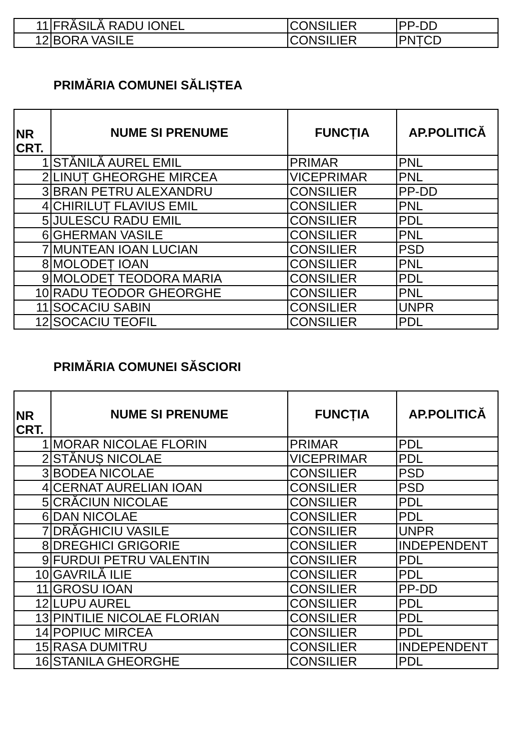| 11 | FRĂSILĂ RADU IONEL | CONSILIER | PP-DD |
| 12 | BORA VASILE | CONSILIER | PNȚCD |
PRIMĂRIA COMUNEI SĂLIȘTEA
| NR CRT. | NUME SI PRENUME | FUNCȚIA | AP.POLITICĂ |
| --- | --- | --- | --- |
| 1 | STĂNILĂ AUREL EMIL | PRIMAR | PNL |
| 2 | LINUȚ GHEORGHE MIRCEA | VICEPRIMAR | PNL |
| 3 | BRAN PETRU ALEXANDRU | CONSILIER | PP-DD |
| 4 | CHIRILUȚ FLAVIUS EMIL | CONSILIER | PNL |
| 5 | JULESCU RADU EMIL | CONSILIER | PDL |
| 6 | GHERMAN VASILE | CONSILIER | PNL |
| 7 | MUNTEAN IOAN LUCIAN | CONSILIER | PSD |
| 8 | MOLODEȚ IOAN | CONSILIER | PNL |
| 9 | MOLODEȚ TEODORA MARIA | CONSILIER | PDL |
| 10 | RADU TEODOR GHEORGHE | CONSILIER | PNL |
| 11 | SOCACIU SABIN | CONSILIER | UNPR |
| 12 | SOCACIU TEOFIL | CONSILIER | PDL |
PRIMĂRIA COMUNEI SĂSCIORI
| NR CRT. | NUME SI PRENUME | FUNCȚIA | AP.POLITICĂ |
| --- | --- | --- | --- |
| 1 | MORAR NICOLAE FLORIN | PRIMAR | PDL |
| 2 | STĂNUȘ NICOLAE | VICEPRIMAR | PDL |
| 3 | BODEA NICOLAE | CONSILIER | PSD |
| 4 | CERNAT AURELIAN IOAN | CONSILIER | PSD |
| 5 | CRĂCIUN NICOLAE | CONSILIER | PDL |
| 6 | DAN NICOLAE | CONSILIER | PDL |
| 7 | DRĂGHICIU VASILE | CONSILIER | UNPR |
| 8 | DREGHICI GRIGORIE | CONSILIER | INDEPENDENT |
| 9 | FURDUI PETRU VALENTIN | CONSILIER | PDL |
| 10 | GAVRILĂ ILIE | CONSILIER | PDL |
| 11 | GROSU IOAN | CONSILIER | PP-DD |
| 12 | LUPU AUREL | CONSILIER | PDL |
| 13 | PINTILIE NICOLAE FLORIAN | CONSILIER | PDL |
| 14 | POPIUC MIRCEA | CONSILIER | PDL |
| 15 | RASA DUMITRU | CONSILIER | INDEPENDENT |
| 16 | STANILA GHEORGHE | CONSILIER | PDL |